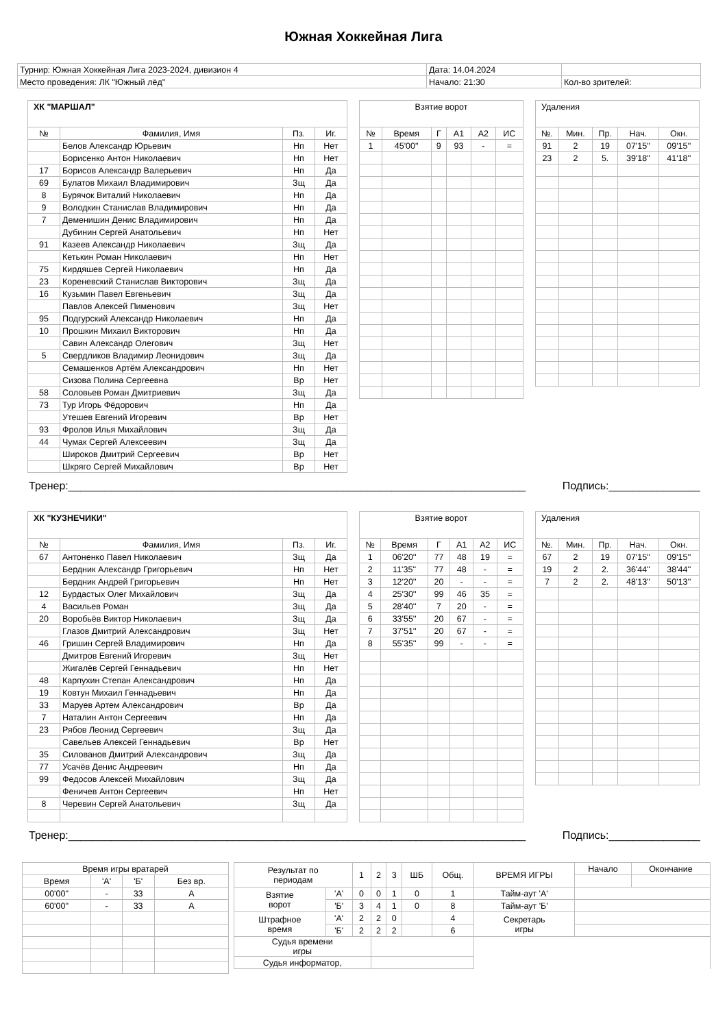Южная Хоккейная Лига
| Турнир: Южная Хоккейная Лига 2023-2024, дивизион 4 | Дата: 14.04.2024 | |
| Место проведения: ЛК "Южный лёд" | Начало: 21:30 | Кол-во зрителей: |
| ХК "МАРШАЛ" | | | |
| № | Фамилия, Имя | Пз. | Иг. |
| | Белов Александр Юрьевич | Нп | Нет |
| | Борисенко Антон Николаевич | Нп | Нет |
| 17 | Борисов Александр Валерьевич | Нп | Да |
| 69 | Булатов Михаил Владимирович | Зщ | Да |
| 8 | Бурячок Виталий Николаевич | Нп | Да |
| 9 | Володкин Станислав Владимирович | Нп | Да |
| 7 | Деменишин Денис Владимирович | Нп | Да |
| | Дубинин Сергей Анатольевич | Нп | Нет |
| 91 | Казеев Александр Николаевич | Зщ | Да |
| | Кетькин Роман Николаевич | Нп | Нет |
| 75 | Кирдяшев Сергей Николаевич | Нп | Да |
| 23 | Кореневский Станислав Викторович | Зщ | Да |
| 16 | Кузьмин Павел Евгеньевич | Зщ | Да |
| | Павлов Алексей Пименович | Зщ | Нет |
| 95 | Подгурский Александр Николаевич | Нп | Да |
| 10 | Прошкин Михаил Викторович | Нп | Да |
| | Савин Александр Олегович | Зщ | Нет |
| 5 | Свердликов Владимир Леонидович | Зщ | Да |
| | Семашенков Артём Александрович | Нп | Нет |
| | Сизова Полина Сергеевна | Вр | Нет |
| 58 | Соловьев Роман Дмитриевич | Зщ | Да |
| 73 | Тур Игорь Фёдорович | Нп | Да |
| | Утешев Евгений Игоревич | Вр | Нет |
| 93 | Фролов Илья Михайлович | Зщ | Да |
| 44 | Чумак Сергей Алексеевич | Зщ | Да |
| | Широков Дмитрий Сергеевич | Вр | Нет |
| | Шкряго Сергей Михайлович | Вр | Нет |
| Взятие ворот | | | | | |
| № | Время | Г | А1 | А2 | ИС |
| 1 | 45'00'' | 9 | 93 | - | = |
| Удаления | | | | |
| №. | Мин. | Пр. | Нач. | Окн. |
| 91 | 2 | 19 | 07'15'' | 09'15'' |
| 23 | 2 | 5. | 39'18'' | 41'18'' |
Тренер:___________________________________________________________________________ Подпись:_______________
| ХК "КУЗНЕЧИКИ" | | | |
| № | Фамилия, Имя | Пз. | Иг. |
| 67 | Антоненко Павел Николаевич | Зщ | Да |
| | Бердник Александр Григорьевич | Нп | Нет |
| | Бердник Андрей Григорьевич | Нп | Нет |
| 12 | Бурдастых Олег Михайлович | Зщ | Да |
| 4 | Васильев Роман | Зщ | Да |
| 20 | Воробьёв Виктор Николаевич | Зщ | Да |
| | Глазов Дмитрий Александрович | Зщ | Нет |
| 46 | Гришин Сергей Владимирович | Нп | Да |
| | Дмитров Евгений Игоревич | Зщ | Нет |
| | Жигалёв Сергей Геннадьевич | Нп | Нет |
| 48 | Карпухин Степан Александрович | Нп | Да |
| 19 | Ковтун Михаил Геннадьевич | Нп | Да |
| 33 | Маруев Артем Александрович | Вр | Да |
| 7 | Наталин Антон Сергеевич | Нп | Да |
| 23 | Рябов Леонид Сергеевич | Зщ | Да |
| | Савельев Алексей Геннадьевич | Вр | Нет |
| 35 | Силованов Дмитрий Александрович | Зщ | Да |
| 77 | Усачёв Денис Андреевич | Нп | Да |
| 99 | Федосов Алексей Михайлович | Зщ | Да |
| | Феничев Антон Сергеевич | Нп | Нет |
| 8 | Черевин Сергей Анатольевич | Зщ | Да |
| Взятие ворот | | | | | |
| № | Время | Г | А1 | А2 | ИС |
| 1 | 06'20'' | 77 | 48 | 19 | = |
| 2 | 11'35'' | 77 | 48 | - | = |
| 3 | 12'20'' | 20 | - | - | = |
| 4 | 25'30'' | 99 | 46 | 35 | = |
| 5 | 28'40'' | 7 | 20 | - | = |
| 6 | 33'55'' | 20 | 67 | - | = |
| 7 | 37'51'' | 20 | 67 | - | = |
| 8 | 55'35'' | 99 | - | - | = |
| Удаления | | | | |
| №. | Мин. | Пр. | Нач. | Окн. |
| 67 | 2 | 19 | 07'15'' | 09'15'' |
| 19 | 2 | 2. | 36'44'' | 38'44'' |
| 7 | 2 | 2. | 48'13'' | 50'13'' |
Тренер:___________________________________________________________________________ Подпись:_______________
| Время игры вратарей | | | |
| Время | 'А' | 'Б' | Без вр. |
| 00'00'' | - | 33 | А |
| 60'00'' | - | 33 | А |
| Результат по периодам | | 1 | 2 | 3 | ШБ | Общ. | ВРЕМЯ ИГРЫ | Начало | Окончание |
| Взятие ворот | 'А' | 0 | 0 | 1 | 0 | 1 | Тайм-аут 'А' | | |
| | 'Б' | 3 | 4 | 1 | 0 | 8 | Тайм-аут 'Б' | | |
| Штрафное время | 'А' | 2 | 2 | 0 | | 4 | Секретарь игры | | |
| | 'Б' | 2 | 2 | 2 | | 6 | | | |
| Судья времени игры | | | | | | | | | |
| Судья информатор, | | | | | | | | | |